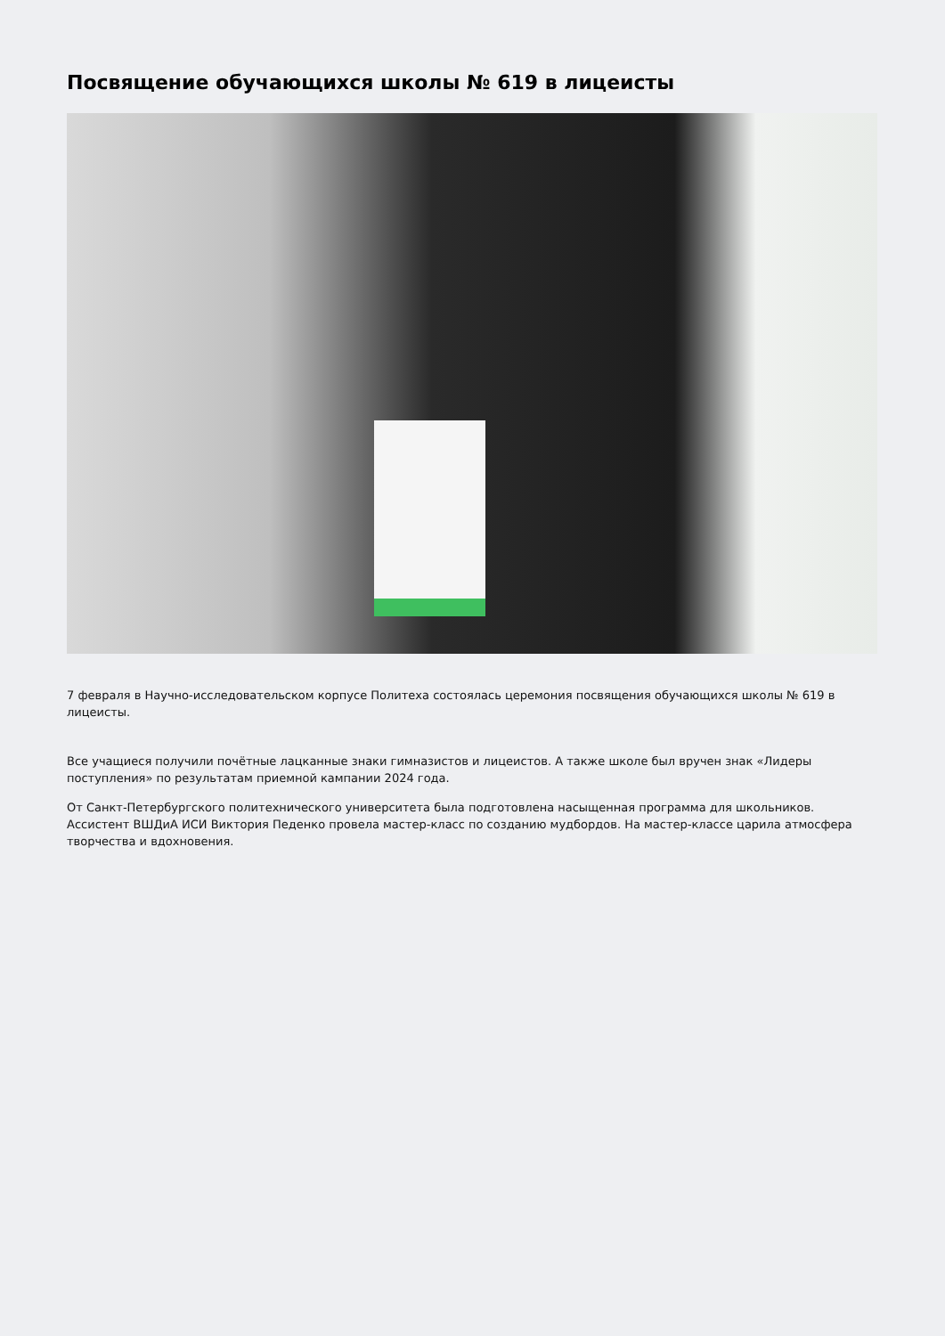Посвящение обучающихся школы № 619 в лицеисты
7 февраля в Научно-исследовательском корпусе Политеха состоялась церемония посвящения обучающихся школы № 619 в лицеисты.
Все учащиеся получили почётные лацканные знаки гимназистов и лицеистов. А также школе был вручен знак «Лидеры поступления» по результатам приемной кампании 2024 года.
От Санкт-Петербургского политехнического университета была подготовлена насыщенная программа для школьников. Ассистент ВШДиА ИСИ Виктория Педенко провела мастер-класс по созданию мудбордов. На мастер-классе царила атмосфера творчества и вдохновения.